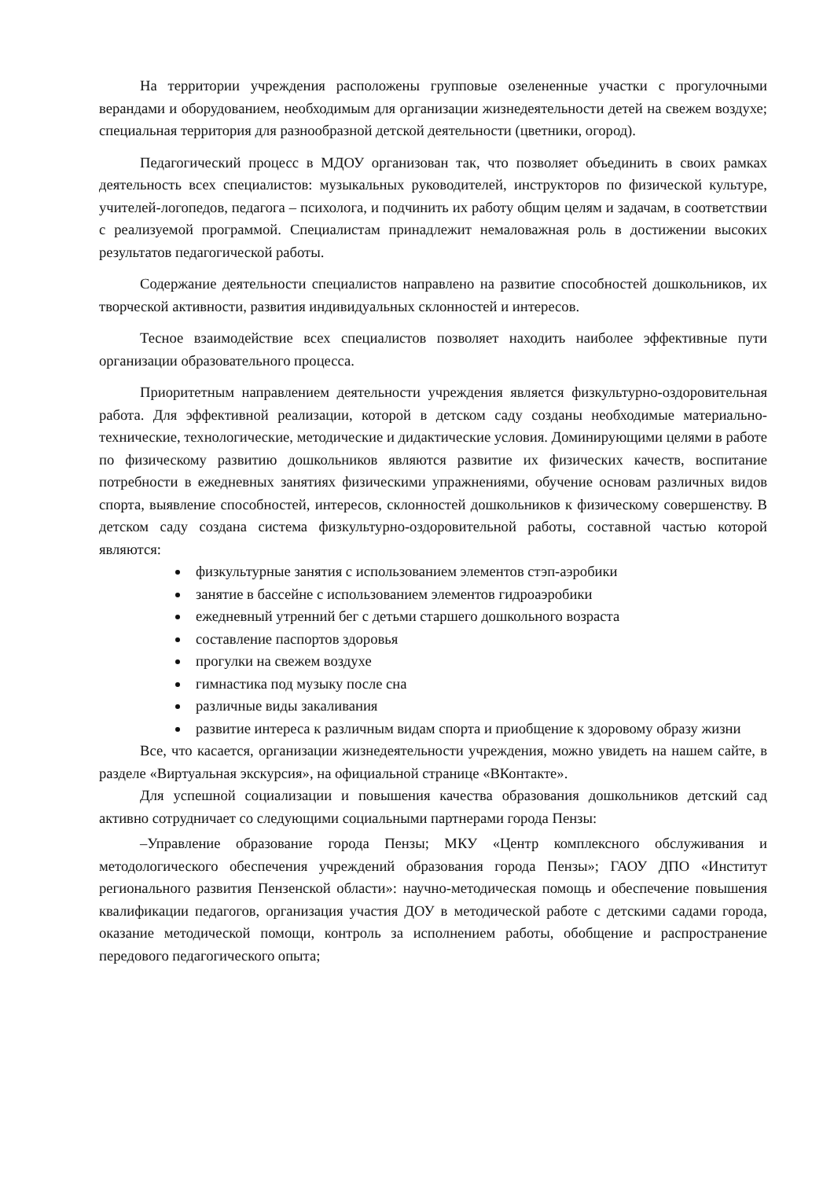На территории учреждения расположены групповые озелененные участки с прогулочными верандами и оборудованием, необходимым для организации жизнедеятельности детей на свежем воздухе; специальная территория для разнообразной детской деятельности (цветники, огород).
Педагогический процесс в МДОУ организован так, что позволяет объединить в своих рамках деятельность всех специалистов: музыкальных руководителей, инструкторов по физической культуре, учителей-логопедов, педагога – психолога, и подчинить их работу общим целям и задачам, в соответствии с реализуемой программой. Специалистам принадлежит немаловажная роль в достижении высоких результатов педагогической работы.
Содержание деятельности специалистов направлено на развитие способностей дошкольников, их творческой активности, развития индивидуальных склонностей и интересов.
Тесное взаимодействие всех специалистов позволяет находить наиболее эффективные пути организации образовательного процесса.
Приоритетным направлением деятельности учреждения является физкультурно-оздоровительная работа. Для эффективной реализации, которой в детском саду созданы необходимые материально-технические, технологические, методические и дидактические условия. Доминирующими целями в работе по физическому развитию дошкольников являются развитие их физических качеств, воспитание потребности в ежедневных занятиях физическими упражнениями, обучение основам различных видов спорта, выявление способностей, интересов, склонностей дошкольников к физическому совершенству. В детском саду создана система физкультурно-оздоровительной работы, составной частью которой являются:
физкультурные занятия с использованием элементов стэп-аэробики
занятие в бассейне с использованием элементов гидроаэробики
ежедневный утренний бег с детьми старшего дошкольного возраста
составление паспортов здоровья
прогулки на свежем воздухе
гимнастика под музыку после сна
различные виды закаливания
развитие интереса к различным видам спорта и приобщение к здоровому образу жизни
Все, что касается, организации жизнедеятельности учреждения, можно увидеть на нашем сайте, в разделе «Виртуальная экскурсия», на официальной странице «ВКонтакте».
Для успешной социализации и повышения качества образования дошкольников детский сад активно сотрудничает со следующими социальными партнерами города Пензы:
–Управление образование города Пензы; МКУ «Центр комплексного обслуживания и методологического обеспечения учреждений образования города Пензы»; ГАОУ ДПО «Институт регионального развития Пензенской области»: научно-методическая помощь и обеспечение повышения квалификации педагогов, организация участия ДОУ в методической работе с детскими садами города, оказание методической помощи, контроль за исполнением работы, обобщение и распространение передового педагогического опыта;